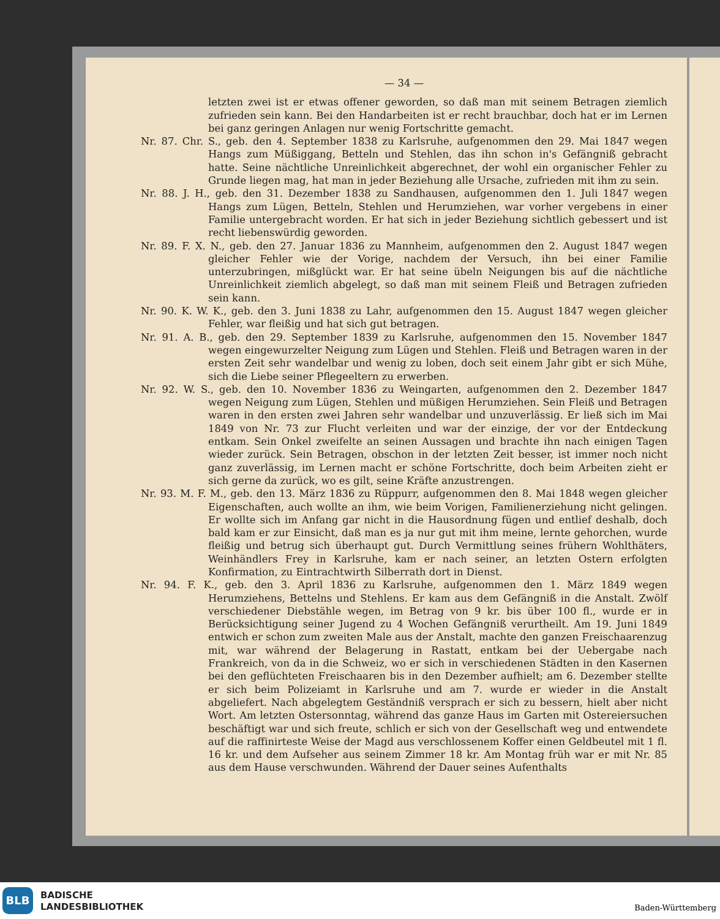— 34 —
letzten zwei ist er etwas offener geworden, so daß man mit seinem Betragen ziemlich zufrieden sein kann. Bei den Handarbeiten ist er recht brauchbar, doch hat er im Lernen bei ganz geringen Anlagen nur wenig Fortschritte gemacht.
Nr. 87. Chr. S., geb. den 4. September 1838 zu Karlsruhe, aufgenommen den 29. Mai 1847 wegen Hangs zum Müßiggang, Betteln und Stehlen, das ihn schon in's Gefängniß gebracht hatte. Seine nächtliche Unreinlichkeit abgerechnet, der wohl ein organischer Fehler zu Grunde liegen mag, hat man in jeder Beziehung alle Ursache, zufrieden mit ihm zu sein.
Nr. 88. J. H., geb. den 31. Dezember 1838 zu Sandhausen, aufgenommen den 1. Juli 1847 wegen Hangs zum Lügen, Betteln, Stehlen und Herumziehen, war vorher vergebens in einer Familie untergebracht worden. Er hat sich in jeder Beziehung sichtlich gebessert und ist recht liebenswürdig geworden.
Nr. 89. F. X. N., geb. den 27. Januar 1836 zu Mannheim, aufgenommen den 2. August 1847 wegen gleicher Fehler wie der Vorige, nachdem der Versuch, ihn bei einer Familie unterzubringen, mißglückt war. Er hat seine übeln Neigungen bis auf die nächtliche Unreinlichkeit ziemlich abgelegt, so daß man mit seinem Fleiß und Betragen zufrieden sein kann.
Nr. 90. K. W. K., geb. den 3. Juni 1838 zu Lahr, aufgenommen den 15. August 1847 wegen gleicher Fehler, war fleißig und hat sich gut betragen.
Nr. 91. A. B., geb. den 29. September 1839 zu Karlsruhe, aufgenommen den 15. November 1847 wegen eingewurzelter Neigung zum Lügen und Stehlen. Fleiß und Betragen waren in der ersten Zeit sehr wandelbar und wenig zu loben, doch seit einem Jahr gibt er sich Mühe, sich die Liebe seiner Pflegeeltern zu erwerben.
Nr. 92. W. S., geb. den 10. November 1836 zu Weingarten, aufgenommen den 2. Dezember 1847 wegen Neigung zum Lügen, Stehlen und müßigen Herumziehen. Sein Fleiß und Betragen waren in den ersten zwei Jahren sehr wandelbar und unzuverlässig. Er ließ sich im Mai 1849 von Nr. 73 zur Flucht verleiten und war der einzige, der vor der Entdeckung entkam. Sein Onkel zweifelte an seinen Aussagen und brachte ihn nach einigen Tagen wieder zurück. Sein Betragen, obschon in der letzten Zeit besser, ist immer noch nicht ganz zuverlässig, im Lernen macht er schöne Fortschritte, doch beim Arbeiten zieht er sich gerne da zurück, wo es gilt, seine Kräfte anzustrengen.
Nr. 93. M. F. M., geb. den 13. März 1836 zu Rüppurr, aufgenommen den 8. Mai 1848 wegen gleicher Eigenschaften, auch wollte an ihm, wie beim Vorigen, Familienerziehung nicht gelingen. Er wollte sich im Anfang gar nicht in die Hausordnung fügen und entlief deshalb, doch bald kam er zur Einsicht, daß man es ja nur gut mit ihm meine, lernte gehorchen, wurde fleißig und betrug sich überhaupt gut. Durch Vermittlung seines frühern Wohlthäters, Weinhändlers Frey in Karlsruhe, kam er nach seiner, an letzten Ostern erfolgten Konfirmation, zu Eintrachtwirth Silberrath dort in Dienst.
Nr. 94. F. K., geb. den 3. April 1836 zu Karlsruhe, aufgenommen den 1. März 1849 wegen Herumziehens, Bettelns und Stehlens. Er kam aus dem Gefängniß in die Anstalt. Zwölf verschiedener Diebstähle wegen, im Betrag von 9 kr. bis über 100 fl., wurde er in Berücksichtigung seiner Jugend zu 4 Wochen Gefängniß verurtheilt. Am 19. Juni 1849 entwich er schon zum zweiten Male aus der Anstalt, machte den ganzen Freischaarenzug mit, war während der Belagerung in Rastatt, entkam bei der Uebergabe nach Frankreich, von da in die Schweiz, wo er sich in verschiedenen Städten in den Kasernen bei den geflüchteten Freischaaren bis in den Dezember aufhielt; am 6. Dezember stellte er sich beim Polizeiamt in Karlsruhe und am 7. wurde er wieder in die Anstalt abgeliefert. Nach abgelegtem Geständniß versprach er sich zu bessern, hielt aber nicht Wort. Am letzten Ostersonntag, während das ganze Haus im Garten mit Ostereiersuchen beschäftigt war und sich freute, schlich er sich von der Gesellschaft weg und entwendete auf die raffinirteste Weise der Magd aus verschlossenem Koffer einen Geldbeutel mit 1 fl. 16 kr. und dem Aufseher aus seinem Zimmer 18 kr. Am Montag früh war er mit Nr. 85 aus dem Hause verschwunden. Während der Dauer seines Aufenthalts
BLB
BADISCHE
LANDESBIBLIOTHEK
Baden-Württemberg